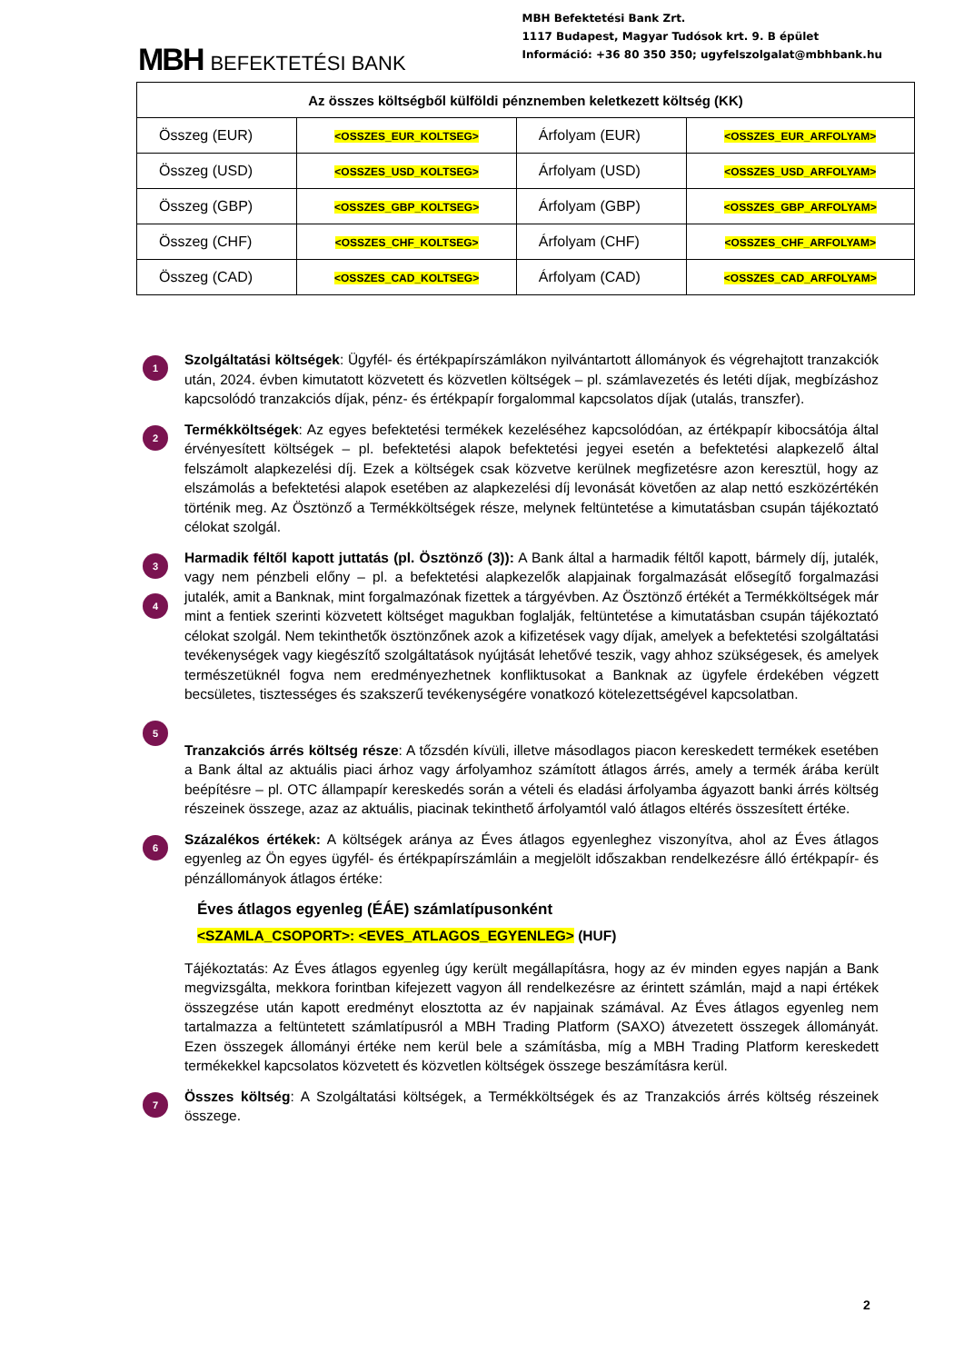MBH BEFEKTETÉSI BANK
MBH Befektetési Bank Zrt.
1117 Budapest, Magyar Tudósok krt. 9. B épület
Információ: +36 80 350 350; ugyfelszolgalat@mbhbank.hu
| Az összes költségből külföldi pénznemben keletkezett költség (KK) | | | |
| --- | --- | --- | --- |
| Összeg (EUR) | <OSSZES_EUR_KOLTSEG> | Árfolyam (EUR) | <OSSZES_EUR_ARFOLYAM> |
| Összeg (USD) | <OSSZES_USD_KOLTSEG> | Árfolyam (USD) | <OSSZES_USD_ARFOLYAM> |
| Összeg (GBP) | <OSSZES_GBP_KOLTSEG> | Árfolyam (GBP) | <OSSZES_GBP_ARFOLYAM> |
| Összeg (CHF) | <OSSZES_CHF_KOLTSEG> | Árfolyam (CHF) | <OSSZES_CHF_ARFOLYAM> |
| Összeg (CAD) | <OSSZES_CAD_KOLTSEG> | Árfolyam (CAD) | <OSSZES_CAD_ARFOLYAM> |
1
Szolgáltatási költségek: Ügyfél- és értékpapírszámlákon nyilvántartott állományok és végrehajtott tranzakciók után, 2024. évben kimutatott közvetett és közvetlen költségek – pl. számlavezetés és letéti díjak, megbízáshoz kapcsolódó tranzakciós díjak, pénz- és értékpapír forgalommal kapcsolatos díjak (utalás, transzfer).
2
Termékköltségek: Az egyes befektetési termékek kezeléséhez kapcsolódóan, az értékpapír kibocsátója által érvényesített költségek – pl. befektetési alapok befektetési jegyei esetén a befektetési alapkezelő által felszámolt alapkezelési díj. Ezek a költségek csak közvetve kerülnek megfizetésre azon keresztül, hogy az elszámolás a befektetési alapok esetében az alapkezelési díj levonását követően az alap nettó eszközértékén történik meg. Az Ösztönző a Termékköltségek része, melynek feltüntetése a kimutatásban csupán tájékoztató célokat szolgál.
3
4
Harmadik féltől kapott juttatás (pl. Ösztönző (3)): A Bank által a harmadik féltől kapott, bármely díj, jutalék, vagy nem pénzbeli előny – pl. a befektetési alapkezelők alapjainak forgalmazását elősegítő forgalmazási jutalék, amit a Banknak, mint forgalmazónak fizettek a tárgyévben. Az Ösztönző értékét a Termékköltségek már mint a fentiek szerinti közvetett költséget magukban foglalják, feltüntetése a kimutatásban csupán tájékoztató célokat szolgál. Nem tekinthetők ösztönzőnek azok a kifizetések vagy díjak, amelyek a befektetési szolgáltatási tevékenységek vagy kiegészítő szolgáltatások nyújtását lehetővé teszik, vagy ahhoz szükségesek, és amelyek természetüknél fogva nem eredményezhetnek konfliktusokat a Banknak az ügyfele érdekében végzett becsületes, tisztességes és szakszerű tevékenységére vonatkozó kötelezettségével kapcsolatban.
5
Tranzakciós árrés költség része: A tőzsdén kívüli, illetve másodlagos piacon kereskedett termékek esetében a Bank által az aktuális piaci árhoz vagy árfolyamhoz számított átlagos árrés, amely a termék árába került beépítésre – pl. OTC állampapír kereskedés során a vételi és eladási árfolyamba ágyazott banki árrés költség részeinek összege, azaz az aktuális, piacinak tekinthető árfolyamtól való átlagos eltérés összesített értéke.
6
Százalékos értékek: A költségek aránya az Éves átlagos egyenleghez viszonyítva, ahol az Éves átlagos egyenleg az Ön egyes ügyfél- és értékpapírszámláin a megjelölt időszakban rendelkezésre álló értékpapír- és pénzállományok átlagos értéke:
Éves átlagos egyenleg (ÉÁE) számlatípusonként
<SZAMLA_CSOPORT>: <EVES_ATLAGOS_EGYENLEG> (HUF)
Tájékoztatás: Az Éves átlagos egyenleg úgy került megállapításra, hogy az év minden egyes napján a Bank megvizsgálta, mekkora forintban kifejezett vagyon áll rendelkezésre az érintett számlán, majd a napi értékek összegzése után kapott eredményt elosztotta az év napjainak számával. Az Éves átlagos egyenleg nem tartalmazza a feltüntetett számlatípusról a MBH Trading Platform (SAXO) átvezetett összegek állományát. Ezen összegek állományi értéke nem kerül bele a számításba, míg a MBH Trading Platform kereskedett termékekkel kapcsolatos közvetett és közvetlen költségek összege beszámításra kerül.
7
Összes költség: A Szolgáltatási költségek, a Termékköltségek és az Tranzakciós árrés költség részeinek összege.
2